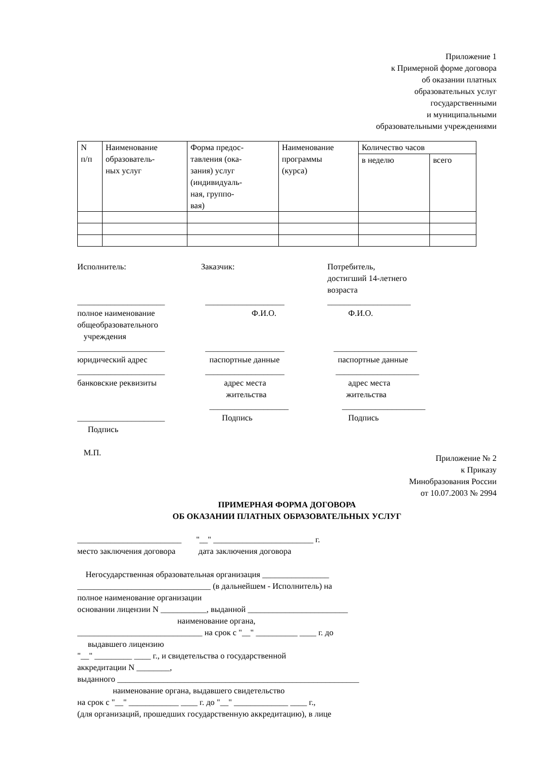Приложение 1
к Примерной форме договора
об оказании платных
образовательных услуг
государственными
и муниципальными
образовательными учреждениями
| N п/п | Наименование образователь- ных услуг | Форма предос- тавления (ока- зания) услуг (индивидуаль- ная, группо- вая) | Наименование программы (курса) | Количество часов | |
| --- | --- | --- | --- | --- | --- |
| | | | | в неделю | всего |
Исполнитель:
_____________________
полное наименование
общеобразовательного
учреждения
_____________________
юридический адрес
_____________________
банковские реквизиты
_____________________
Подпись
М.П.
Заказчик:
___________________
Ф.И.О.
___________________
паспортные данные
___________________
адрес места
жительства
___________________
Подпись
Потребитель,
достигший 14-летнего
возраста
____________________
Ф.И.О.
____________________
паспортные данные
____________________
адрес места
жительства
____________________
Подпись
Приложение № 2
к Приказу
Минобразования России
от 10.07.2003 № 2994
ПРИМЕРНАЯ ФОРМА ДОГОВОРА
ОБ ОКАЗАНИИ ПЛАТНЫХ ОБРАЗОВАТЕЛЬНЫХ УСЛУГ
_________________________ "__" ________________________ г.
место заключения договора дата заключения договора
Негосударственная образовательная организация ________________
________________________________ (в дальнейшем - Исполнитель) на
полное наименование организации
основании лицензии N ___________, выданной ________________________
наименование органа,
______________________________ на срок с "__" __________ ____ г. до
выдавшего лицензию
"__" _________ ____ г., и свидетельства о государственной
аккредитации N ________,
выданного __________________________________________________________
наименование органа, выдавшего свидетельство
на срок с "__" ____________ ____ г. до "__" _____________ ____ г.,
(для организаций, прошедших государственную аккредитацию), в лице